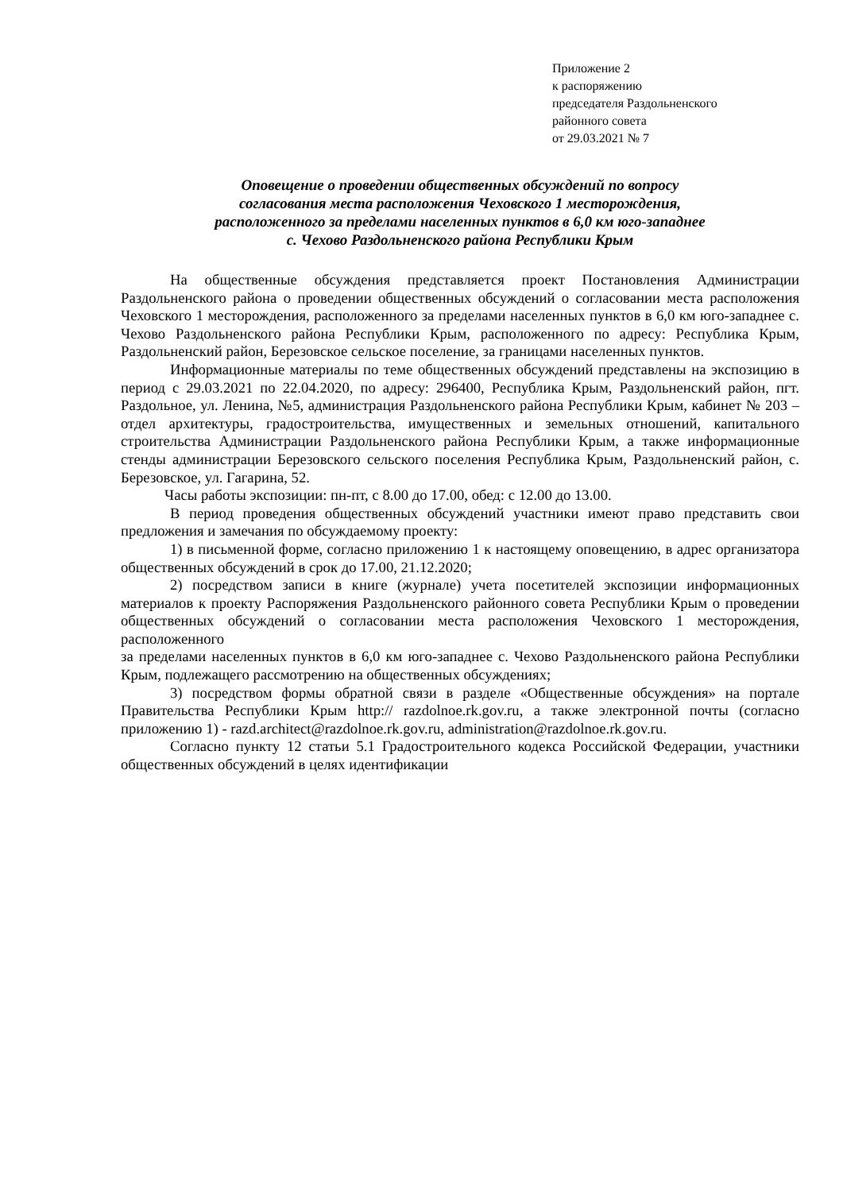Приложение 2
к распоряжению
председателя Раздольненского
районного совета
от 29.03.2021 № 7
Оповещение о проведении общественных обсуждений по вопросу
согласования места расположения Чеховского 1 месторождения,
расположенного за пределами населенных пунктов в 6,0 км юго-западнее
с. Чехово Раздольненского района Республики Крым
На общественные обсуждения представляется проект Постановления Администрации Раздольненского района о проведении общественных обсуждений о согласовании места расположения Чеховского 1 месторождения, расположенного за пределами населенных пунктов в 6,0 км юго-западнее с. Чехово Раздольненского района Республики Крым, расположенного по адресу: Республика Крым, Раздольненский район, Березовское сельское поселение, за границами населенных пунктов.
Информационные материалы по теме общественных обсуждений представлены на экспозицию в период с 29.03.2021 по 22.04.2020, по адресу: 296400, Республика Крым, Раздольненский район, пгт. Раздольное, ул. Ленина, №5, администрация Раздольненского района Республики Крым, кабинет № 203 – отдел архитектуры, градостроительства, имущественных и земельных отношений, капитального строительства Администрации Раздольненского района Республики Крым, а также информационные стенды администрации Березовского сельского поселения Республика Крым, Раздольненский район, с. Березовское, ул. Гагарина, 52.
Часы работы экспозиции: пн-пт, с 8.00 до 17.00, обед: с 12.00 до 13.00.
В период проведения общественных обсуждений участники имеют право представить свои предложения и замечания по обсуждаемому проекту:
1) в письменной форме, согласно приложению 1 к настоящему оповещению, в адрес организатора общественных обсуждений в срок до 17.00, 21.12.2020;
2) посредством записи в книге (журнале) учета посетителей экспозиции информационных материалов к проекту Распоряжения Раздольненского районного совета Республики Крым о проведении общественных обсуждений о согласовании места расположения Чеховского 1 месторождения, расположенного
за пределами населенных пунктов в 6,0 км юго-западнее с. Чехово Раздольненского района Республики Крым, подлежащего рассмотрению на общественных обсуждениях;
3) посредством формы обратной связи в разделе «Общественные обсуждения» на портале Правительства Республики Крым http:// razdolnoe.rk.gov.ru, а также электронной почты (согласно приложению 1) - razd.architect@razdolnoe.rk.gov.ru, administration@razdolnoe.rk.gov.ru.
Согласно пункту 12 статьи 5.1 Градостроительного кодекса Российской Федерации, участники общественных обсуждений в целях идентификации